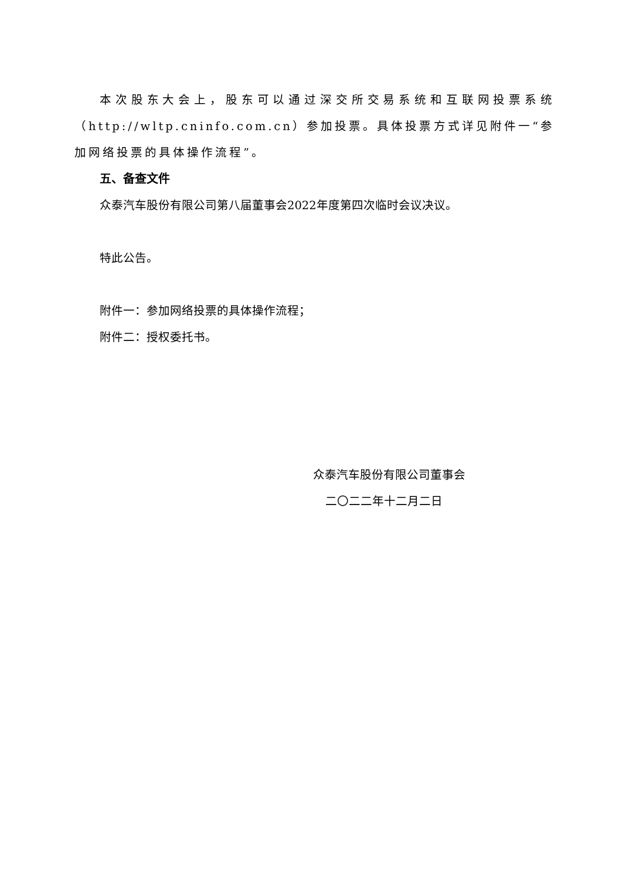本次股东大会上，股东可以通过深交所交易系统和互联网投票系统（http://wltp.cninfo.com.cn）参加投票。具体投票方式详见附件一“参加网络投票的具体操作流程”。
五、备查文件
众泰汽车股份有限公司第八届董事会2022年度第四次临时会议决议。
特此公告。
附件一：参加网络投票的具体操作流程；
附件二：授权委托书。
众泰汽车股份有限公司董事会
二〇二二年十二月二日